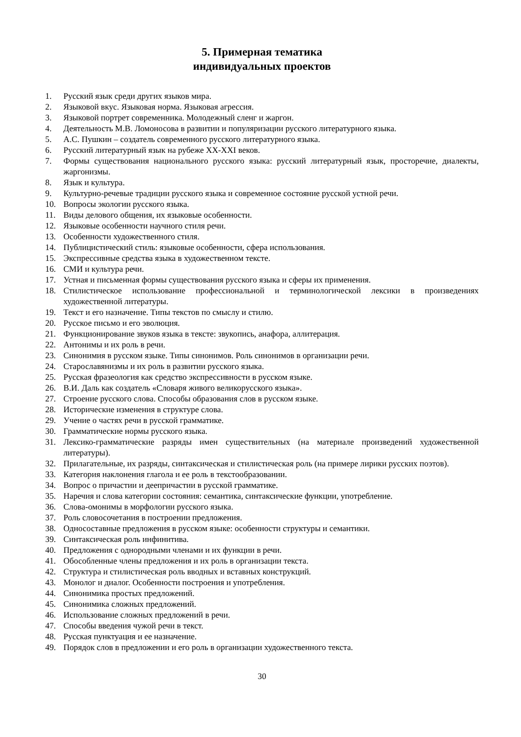5. Примерная тематика
индивидуальных проектов
1. Русский язык среди других языков мира.
2. Языковой вкус. Языковая норма. Языковая агрессия.
3. Языковой портрет современника. Молодежный сленг и жаргон.
4. Деятельность М.В. Ломоносова в развитии и популяризации русского литературного языка.
5. А.С. Пушкин – создатель современного русского литературного языка.
6. Русский литературный язык на рубеже XX-XXI веков.
7. Формы существования национального русского языка: русский литературный язык, просторечие, диалекты, жаргонизмы.
8. Язык и культура.
9. Культурно-речевые традиции русского языка и современное состояние русской устной речи.
10. Вопросы экологии русского языка.
11. Виды делового общения, их языковые особенности.
12. Языковые особенности научного стиля речи.
13. Особенности художественного стиля.
14. Публицистический стиль: языковые особенности, сфера использования.
15. Экспрессивные средства языка в художественном тексте.
16. СМИ и культура речи.
17. Устная и письменная формы существования русского языка и сферы их применения.
18. Стилистическое использование профессиональной и терминологической лексики в произведениях художественной литературы.
19. Текст и его назначение. Типы текстов по смыслу и стилю.
20. Русское письмо и его эволюция.
21. Функционирование звуков языка в тексте: звукопись, анафора, аллитерация.
22. Антонимы и их роль в речи.
23. Синонимия в русском языке. Типы синонимов. Роль синонимов в организации речи.
24. Старославянизмы и их роль в развитии русского языка.
25. Русская фразеология как средство экспрессивности в русском языке.
26. В.И. Даль как создатель «Словаря живого великорусского языка».
27. Строение русского слова. Способы образования слов в русском языке.
28. Исторические изменения в структуре слова.
29. Учение о частях речи в русской грамматике.
30. Грамматические нормы русского языка.
31. Лексико-грамматические разряды имен существительных (на материале произведений художественной литературы).
32. Прилагательные, их разряды, синтаксическая и стилистическая роль (на примере лирики русских поэтов).
33. Категория наклонения глагола и ее роль в текстообразовании.
34. Вопрос о причастии и деепричастии в русской грамматике.
35. Наречия и слова категории состояния: семантика, синтаксические функции, употребление.
36. Слова-омонимы в морфологии русского языка.
37. Роль словосочетания в построении предложения.
38. Односоставные предложения в русском языке: особенности структуры и семантики.
39. Синтаксическая роль инфинитива.
40. Предложения с однородными членами и их функции в речи.
41. Обособленные члены предложения и их роль в организации текста.
42. Структура и стилистическая роль вводных и вставных конструкций.
43. Монолог и диалог. Особенности построения и употребления.
44. Синонимика простых предложений.
45. Синонимика сложных предложений.
46. Использование сложных предложений в речи.
47. Способы введения чужой речи в текст.
48. Русская пунктуация и ее назначение.
49. Порядок слов в предложении и его роль в организации художественного текста.
30